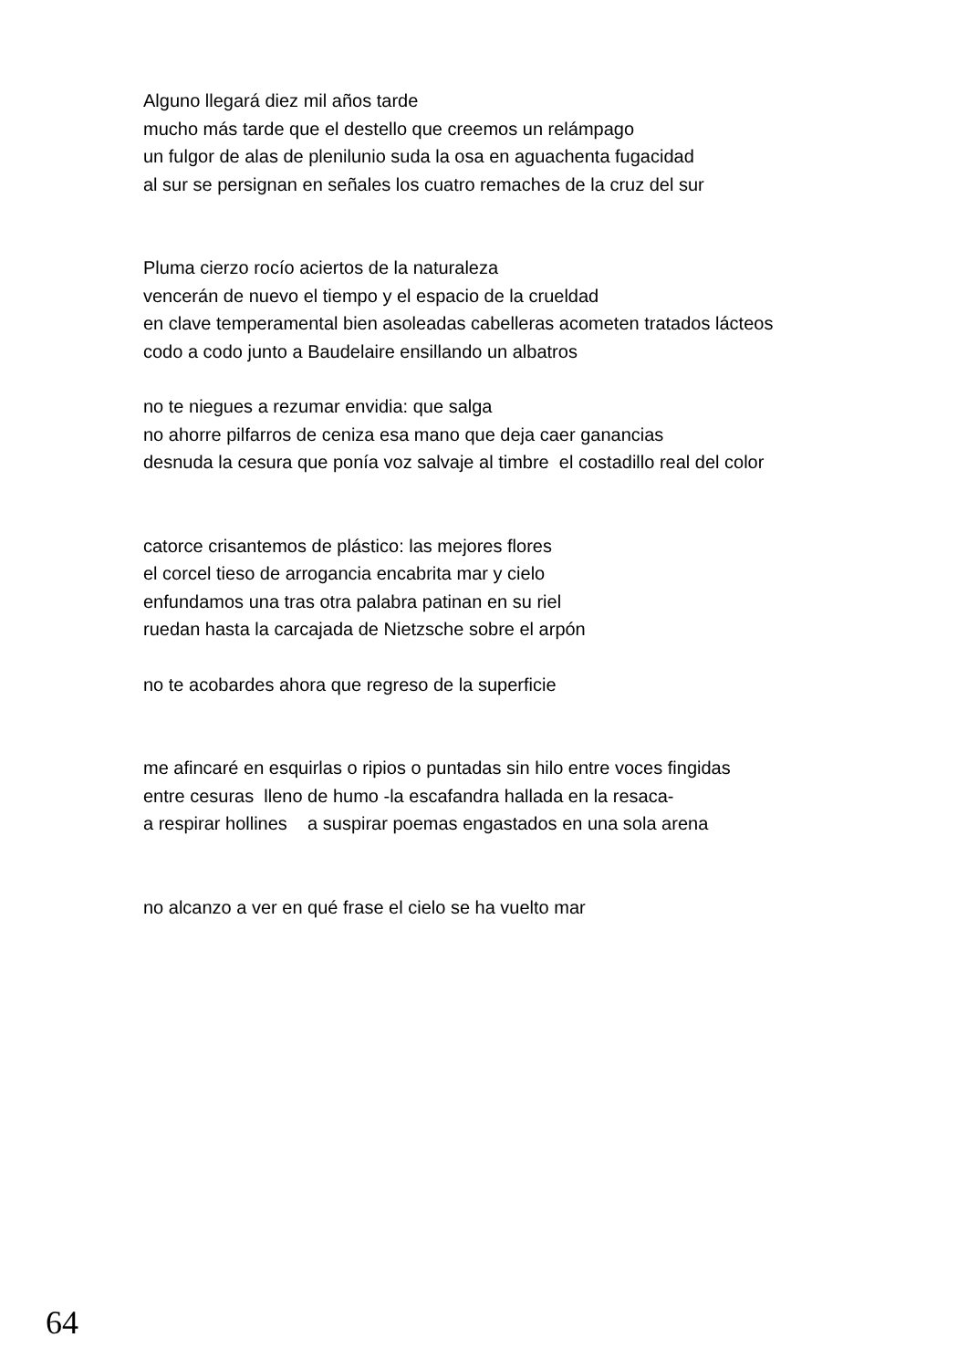Alguno llegará diez mil años tarde
mucho más tarde que el destello que creemos un relámpago
un fulgor de alas de plenilunio suda la osa en aguachenta fugacidad
al sur se persignan en señales los cuatro remaches de la cruz del sur
Pluma cierzo rocío aciertos de la naturaleza
vencerán de nuevo el tiempo y el espacio de la crueldad
en clave temperamental bien asoleadas cabelleras acometen tratados lácteos
codo a codo junto a Baudelaire ensillando un albatros
no te niegues a rezumar envidia: que salga
no ahorre pilfarros de ceniza esa mano que deja caer ganancias
desnuda la cesura que ponía voz salvaje al timbre el costadillo real del color
catorce crisantemos de plástico: las mejores flores
el corcel tieso de arrogancia encabrita mar y cielo
enfundamos una tras otra palabra patinan en su riel
ruedan hasta la carcajada de Nietzsche sobre el arpón
no te acobardes ahora que regreso de la superficie
me afincaré en esquirlas o ripios o puntadas sin hilo entre voces fingidas
entre cesuras lleno de humo -la escafandra hallada en la resaca-
a respirar hollines a suspirar poemas engastados en una sola arena
no alcanzo a ver en qué frase el cielo se ha vuelto mar
64